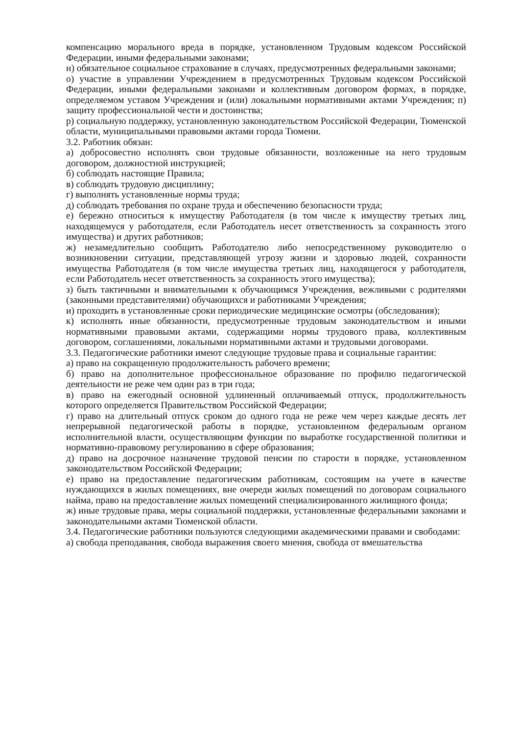компенсацию морального вреда в порядке, установленном Трудовым кодексом Российской Федерации, иными федеральными законами;
н) обязательное социальное страхование в случаях, предусмотренных федеральными законами;
о) участие в управлении Учреждением в предусмотренных Трудовым кодексом Российской Федерации, иными федеральными законами и коллективным договором формах, в порядке, определяемом уставом Учреждения и (или) локальными нормативными актами Учреждения; п) защиту профессиональной чести и достоинства;
р) социальную поддержку, установленную законодательством Российской Федерации, Тюменской области, муниципальными правовыми актами города Тюмени.
3.2. Работник обязан:
а) добросовестно исполнять свои трудовые обязанности, возложенные на него трудовым договором, должностной инструкцией;
б) соблюдать настоящие Правила;
в) соблюдать трудовую дисциплину;
г) выполнять установленные нормы труда;
д) соблюдать требования по охране труда и обеспечению безопасности труда;
е) бережно относиться к имуществу Работодателя (в том числе к имуществу третьих лиц, находящемуся у работодателя, если Работодатель несет ответственность за сохранность этого имущества) и других работников;
ж) незамедлительно сообщить Работодателю либо непосредственному руководителю о возникновении ситуации, представляющей угрозу жизни и здоровью людей, сохранности имущества Работодателя (в том числе имущества третьих лиц, находящегося у работодателя, если Работодатель несет ответственность за сохранность этого имущества);
з) быть тактичными и внимательными к обучающимся Учреждения, вежливыми с родителями (законными представителями) обучающихся и работниками Учреждения;
и) проходить в установленные сроки периодические медицинские осмотры (обследования);
к) исполнять иные обязанности, предусмотренные трудовым законодательством и иными нормативными правовыми актами, содержащими нормы трудового права, коллективным договором, соглашениями, локальными нормативными актами и трудовыми договорами.
3.3. Педагогические работники имеют следующие трудовые права и социальные гарантии:
а) право на сокращенную продолжительность рабочего времени;
б) право на дополнительное профессиональное образование по профилю педагогической деятельности не реже чем один раз в три года;
в) право на ежегодный основной удлиненный оплачиваемый отпуск, продолжительность которого определяется Правительством Российской Федерации;
г) право на длительный отпуск сроком до одного года не реже чем через каждые десять лет непрерывной педагогической работы в порядке, установленном федеральным органом исполнительной власти, осуществляющим функции по выработке государственной политики и нормативно-правовому регулированию в сфере образования;
д) право на досрочное назначение трудовой пенсии по старости в порядке, установленном законодательством Российской Федерации;
е) право на предоставление педагогическим работникам, состоящим на учете в качестве нуждающихся в жилых помещениях, вне очереди жилых помещений по договорам социального найма, право на предоставление жилых помещений специализированного жилищного фонда;
ж) иные трудовые права, меры социальной поддержки, установленные федеральными законами и законодательными актами Тюменской области.
3.4. Педагогические работники пользуются следующими академическими правами и свободами:
а) свобода преподавания, свобода выражения своего мнения, свобода от вмешательства